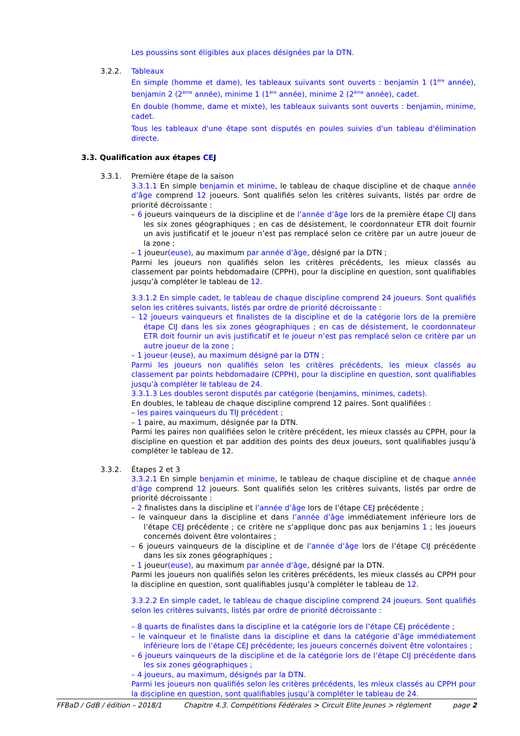Les poussins sont éligibles aux places désignées par la DTN.
3.2.2.
Tableaux
En simple (homme et dame), les tableaux suivants sont ouverts : benjamin 1 (1<sup>ère</sup> année), benjamin 2 (2<sup>ème</sup> année), minime 1 (1<sup>ère</sup> année), minime 2 (2<sup>ème</sup> année), cadet.
En double (homme, dame et mixte), les tableaux suivants sont ouverts : benjamin, minime, cadet.
Tous les tableaux d'une étape sont disputés en poules suivies d'un tableau d'élimination directe.
3.3. Qualification aux étapes CEJ
3.3.1.
Première étape de la saison
3.3.1.1 En simple benjamin et minime, le tableau de chaque discipline et de chaque année d’âge comprend 12 joueurs. Sont qualifiés selon les critères suivants, listés par ordre de priorité décroissante :
– 6 joueurs vainqueurs de la discipline et de l’année d’âge lors de la première étape CIJ dans les six zones géographiques ; en cas de désistement, le coordonnateur ETR doit fournir un avis justificatif et le joueur n’est pas remplacé selon ce critère par un autre joueur de la zone ;
– 1 joueur(euse), au maximum par année d’âge, désigné par la DTN ;
Parmi les joueurs non qualifiés selon les critères précédents, les mieux classés au classement par points hebdomadaire (CPPH), pour la discipline en question, sont qualifiables jusqu’à compléter le tableau de 12.
3.3.1.2 En simple cadet, le tableau de chaque discipline comprend 24 joueurs. Sont qualifiés selon les critères suivants, listés par ordre de priorité décroissante :
– 12 joueurs vainqueurs et finalistes de la discipline et de la catégorie lors de la première étape CIJ dans les six zones géographiques ; en cas de désistement, le coordonnateur ETR doit fournir un avis justificatif et le joueur n’est pas remplacé selon ce critère par un autre joueur de la zone ;
– 1 joueur (euse), au maximum désigné par la DTN ;
Parmi les joueurs non qualifiés selon les critères précédents, les mieux classés au classement par points hebdomadaire (CPPH), pour la discipline en question, sont qualifiables jusqu’à compléter le tableau de 24.
3.3.1.3 Les doubles seront disputés par catégorie (benjamins, minimes, cadets).
En doubles, le tableau de chaque discipline comprend 12 paires. Sont qualifiées :
– les paires vainqueurs du TIJ précédent ;
– 1 paire, au maximum, désignée par la DTN.
Parmi les paires non qualifiées selon le critère précédent, les mieux classés au CPPH, pour la discipline en question et par addition des points des deux joueurs, sont qualifiables jusqu’à compléter le tableau de 12.
3.3.2.
Étapes 2 et 3
3.3.2.1 En simple benjamin et minime, le tableau de chaque discipline et de chaque année d’âge comprend 12 joueurs. Sont qualifiés selon les critères suivants, listés par ordre de priorité décroissante :
– 2 finalistes dans la discipline et l’année d’âge lors de l’étape CEJ précédente ;
– le vainqueur dans la discipline et dans l’année d’âge immédiatement inférieure lors de l’étape CEJ précédente ; ce critère ne s’applique donc pas aux benjamins 1 ; les joueurs concernés doivent être volontaires ;
– 6 joueurs vainqueurs de la discipline et de l’année d’âge lors de l’étape CIJ précédente dans les six zones géographiques ;
– 1 joueur(euse), au maximum par année d’âge, désigné par la DTN.
Parmi les joueurs non qualifiés selon les critères précédents, les mieux classés au CPPH pour la discipline en question, sont qualifiables jusqu’à compléter le tableau de 12.
3.3.2.2 En simple cadet, le tableau de chaque discipline comprend 24 joueurs. Sont qualifiés selon les critères suivants, listés par ordre de priorité décroissante :
– 8 quarts de finalistes dans la discipline et la catégorie lors de l’étape CEJ précédente ;
– le vainqueur et le finaliste dans la discipline et dans la catégorie d’âge immédiatement inférieure lors de l’étape CEJ précédente; les joueurs concernés doivent être volontaires ;
– 6 joueurs vainqueurs de la discipline et de la catégorie lors de l’étape CIJ précédente dans les six zones géographiques ;
– 4 joueurs, au maximum, désignés par la DTN.
Parmi les joueurs non qualifiés selon les critères précédents, les mieux classés au CPPH pour la discipline en question, sont qualifiables jusqu’à compléter le tableau de 24.
FFBaD / GdB / édition – 2018/1 Chapitre 4.3. Compétitions Fédérales > Circuit Elite Jeunes > règlement page 2